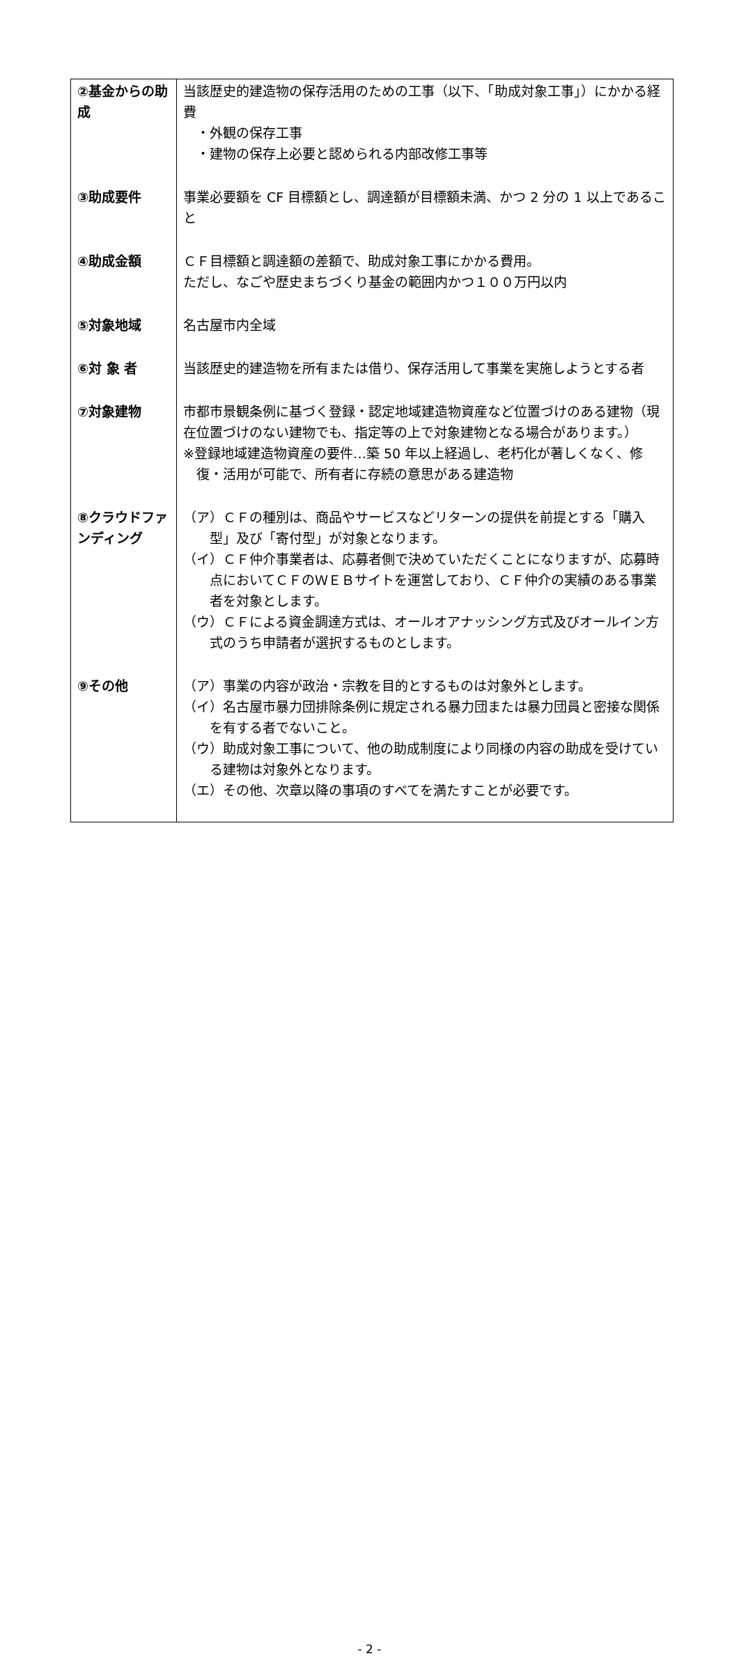| ②基金からの助成 | 当該歴史的建造物の保存活用のための工事（以下、「助成対象工事」）にかかる経費 ・外観の保存工事 ・建物の保存上必要と認められる内部改修工事等 |
| ③助成要件 | 事業必要額を CF 目標額とし、調達額が目標額未満、かつ 2 分の 1 以上であること |
| ④助成金額 | ＣＦ目標額と調達額の差額で、助成対象工事にかかる費用。 ただし、なごや歴史まちづくり基金の範囲内かつ１００万円以内 |
| ⑤対象地域 | 名古屋市内全域 |
| ⑥対 象 者 | 当該歴史的建造物を所有または借り、保存活用して事業を実施しようとする者 |
| ⑦対象建物 | 市都市景観条例に基づく登録・認定地域建造物資産など位置づけのある建物（現在位置づけのない建物でも、指定等の上で対象建物となる場合があります。） ※登録地域建造物資産の要件…築 50 年以上経過し、老朽化が著しくなく、修復・活用が可能で、所有者に存続の意思がある建造物 |
| ⑧クラウドファンディング | （ア）ＣＦの種別は、商品やサービスなどリターンの提供を前提とする「購入型」及び「寄付型」が対象となります。 （イ）ＣＦ仲介事業者は、応募者側で決めていただくことになりますが、応募時点においてＣＦのＷＥＢサイトを運営しており、ＣＦ仲介の実績のある事業者を対象とします。 （ウ）ＣＦによる資金調達方式は、オールオアナッシング方式及びオールイン方式のうち申請者が選択するものとします。 |
| ⑨その他 | （ア）事業の内容が政治・宗教を目的とするものは対象外とします。 （イ）名古屋市暴力団排除条例に規定される暴力団または暴力団員と密接な関係を有する者でないこと。 （ウ）助成対象工事について、他の助成制度により同様の内容の助成を受けている建物は対象外となります。 （エ）その他、次章以降の事項のすべてを満たすことが必要です。 |
- 2 -